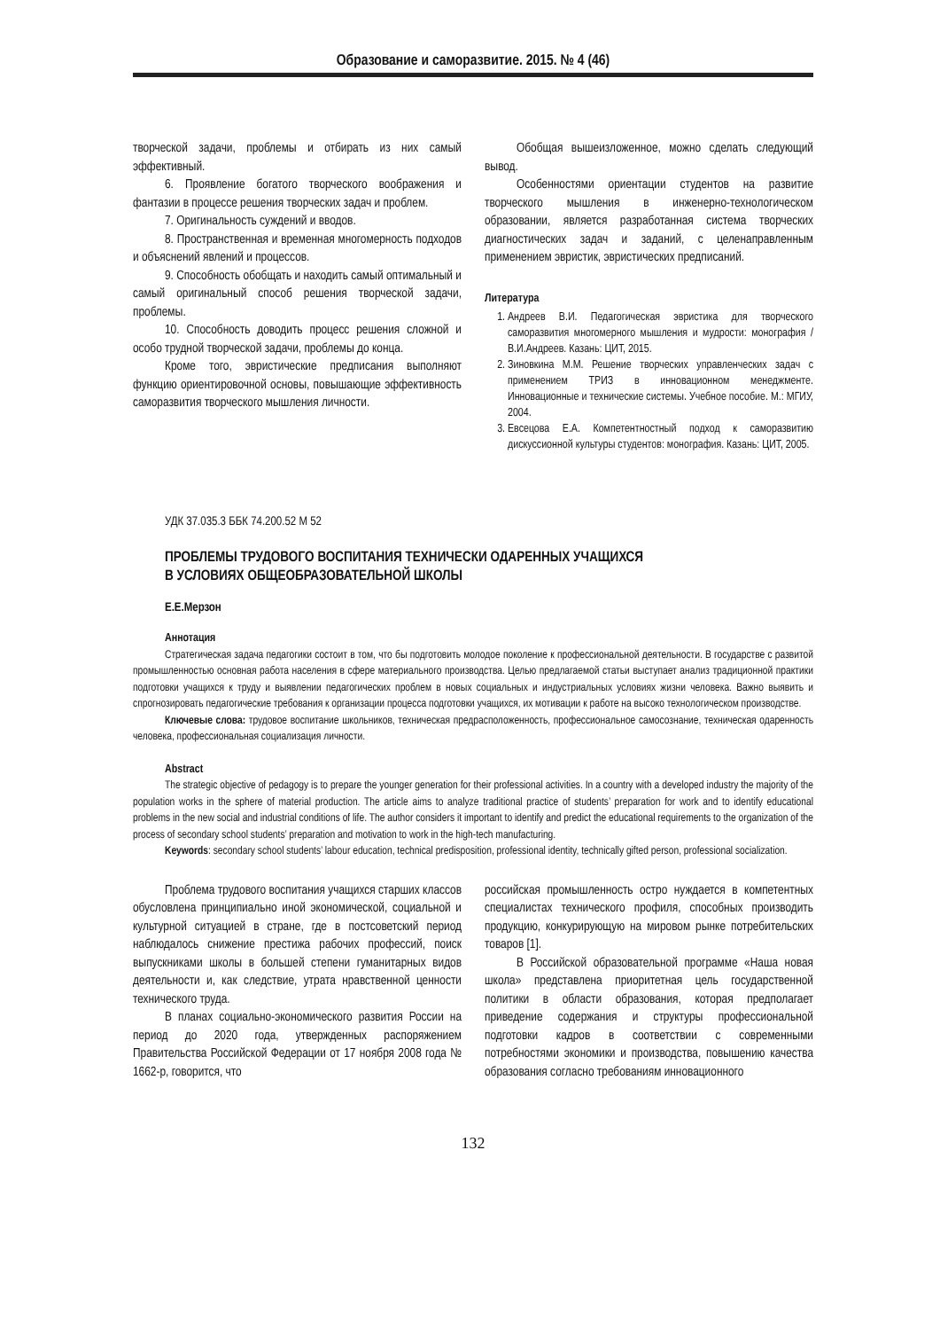Образование и саморазвитие. 2015. № 4 (46)
творческой задачи, проблемы и отбирать из них самый эффективный.
6. Проявление богатого творческого воображения и фантазии в процессе решения творческих задач и проблем.
7. Оригинальность суждений и вводов.
8. Пространственная и временная многомерность подходов и объяснений явлений и процессов.
9. Способность обобщать и находить самый оптимальный и самый оригинальный способ решения творческой задачи, проблемы.
10. Способность доводить процесс решения сложной и особо трудной творческой задачи, проблемы до конца.
Кроме того, эвристические предписания выполняют функцию ориентировочной основы, повышающие эффективность саморазвития творческого мышления личности.
Обобщая вышеизложенное, можно сделать следующий вывод.
Особенностями ориентации студентов на развитие творческого мышления в инженерно-технологическом образовании, является разработанная система творческих диагностических задач и заданий, с целенаправленным применением эвристик, эвристических предписаний.
Литература
1. Андреев В.И. Педагогическая эвристика для творческого саморазвития многомерного мышления и мудрости: монография / В.И.Андреев. Казань: ЦИТ, 2015.
2. Зиновкина М.М. Решение творческих управленческих задач с применением ТРИЗ в инновационном менеджменте. Инновационные и технические системы. Учебное пособие. М.: МГИУ, 2004.
3. Евсецова Е.А. Компетентностный подход к саморазвитию дискуссионной культуры студентов: монография. Казань: ЦИТ, 2005.
УДК 37.035.3 ББК 74.200.52 М 52
ПРОБЛЕМЫ ТРУДОВОГО ВОСПИТАНИЯ ТЕХНИЧЕСКИ ОДАРЕННЫХ УЧАЩИХСЯ
В УСЛОВИЯХ ОБЩЕОБРАЗОВАТЕЛЬНОЙ ШКОЛЫ
Е.Е.Мерзон
Аннотация
Стратегическая задача педагогики состоит в том, что бы подготовить молодое поколение к профессиональной деятельности. В государстве с развитой промышленностью основная работа населения в сфере материального производства. Целью предлагаемой статьи выступает анализ традиционной практики подготовки учащихся к труду и выявлении педагогических проблем в новых социальных и индустриальных условиях жизни человека. Важно выявить и спрогнозировать педагогические требования к организации процесса подготовки учащихся, их мотивации к работе на высоко технологическом производстве.
Ключевые слова: трудовое воспитание школьников, техническая предрасположенность, профессиональное самосознание, техническая одаренность человека, профессиональная социализация личности.
Abstract
The strategic objective of pedagogy is to prepare the younger generation for their professional activities. In a country with a developed industry the majority of the population works in the sphere of material production. The article aims to analyze traditional practice of students’ preparation for work and to identify educational problems in the new social and industrial conditions of life. The author considers it important to identify and predict the educational requirements to the organization of the process of secondary school students’ preparation and motivation to work in the high-tech manufacturing.
Keywords: secondary school students’ labour education, technical predisposition, professional identity, technically gifted person, professional socialization.
Проблема трудового воспитания учащихся старших классов обусловлена принципиально иной экономической, социальной и культурной ситуацией в стране, где в постсоветский период наблюдалось снижение престижа рабочих профессий, поиск выпускниками школы в большей степени гуманитарных видов деятельности и, как следствие, утрата нравственной ценности технического труда.
В планах социально-экономического развития России на период до 2020 года, утвержденных распоряжением Правительства Российской Федерации от 17 ноября 2008 года № 1662-р, говорится, что
российская промышленность остро нуждается в компетентных специалистах технического профиля, способных производить продукцию, конкурирующую на мировом рынке потребительских товаров [1].
В Российской образовательной программе «Наша новая школа» представлена приоритетная цель государственной политики в области образования, которая предполагает приведение содержания и структуры профессиональной подготовки кадров в соответствии с современными потребностями экономики и производства, повышению качества образования согласно требованиям инновационного
132